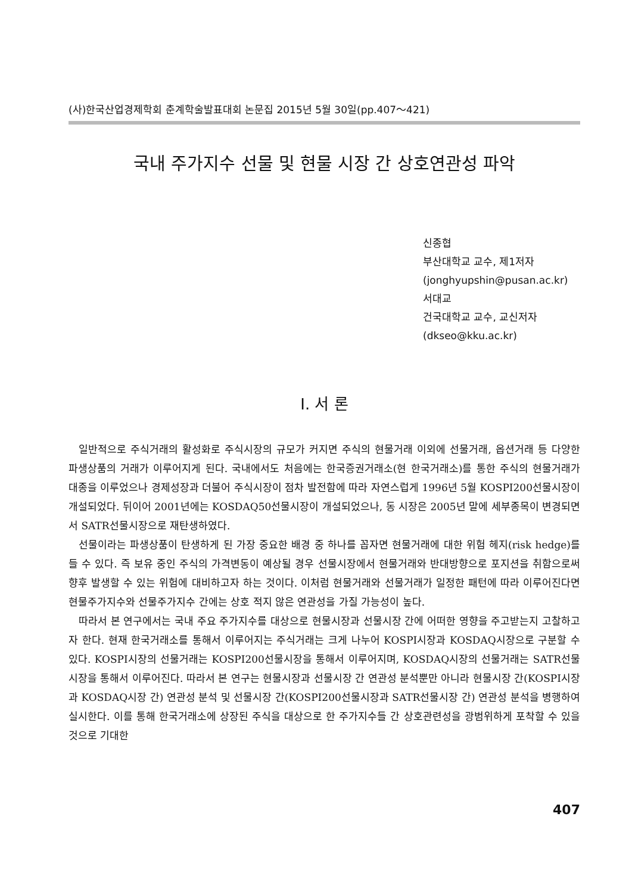(사)한국산업경제학회 춘계학술발표대회 논문집 2015년 5월 30일(pp.407～421)
국내 주가지수 선물 및 현물 시장 간 상호연관성 파악
신종협
부산대학교 교수, 제1저자
(jonghyupshin@pusan.ac.kr)
서대교
건국대학교 교수, 교신저자
(dkseo@kku.ac.kr)
Ⅰ. 서 론
일반적으로 주식거래의 활성화로 주식시장의 규모가 커지면 주식의 현물거래 이외에 선물거래, 옵션거래 등 다양한 파생상품의 거래가 이루어지게 된다. 국내에서도 처음에는 한국증권거래소(현 한국거래소)를 통한 주식의 현물거래가 대종을 이루었으나 경제성장과 더불어 주식시장이 점차 발전함에 따라 자연스럽게 1996년 5월 KOSPI200선물시장이 개설되었다. 뒤이어 2001년에는 KOSDAQ50선물시장이 개설되었으나, 동 시장은 2005년 말에 세부종목이 변경되면서 SATR선물시장으로 재탄생하였다.
선물이라는 파생상품이 탄생하게 된 가장 중요한 배경 중 하나를 꼽자면 현물거래에 대한 위험 헤지(risk hedge)를 들 수 있다. 즉 보유 중인 주식의 가격변동이 예상될 경우 선물시장에서 현물거래와 반대방향으로 포지션을 취함으로써 향후 발생할 수 있는 위험에 대비하고자 하는 것이다. 이처럼 현물거래와 선물거래가 일정한 패턴에 따라 이루어진다면 현물주가지수와 선물주가지수 간에는 상호 적지 않은 연관성을 가질 가능성이 높다.
따라서 본 연구에서는 국내 주요 주가지수를 대상으로 현물시장과 선물시장 간에 어떠한 영향을 주고받는지 고찰하고자 한다. 현재 한국거래소를 통해서 이루어지는 주식거래는 크게 나누어 KOSPI시장과 KOSDAQ시장으로 구분할 수 있다. KOSPI시장의 선물거래는 KOSPI200선물시장을 통해서 이루어지며, KOSDAQ시장의 선물거래는 SATR선물시장을 통해서 이루어진다. 따라서 본 연구는 현물시장과 선물시장 간 연관성 분석뿐만 아니라 현물시장 간(KOSPI시장과 KOSDAQ시장 간) 연관성 분석 및 선물시장 간(KOSPI200선물시장과 SATR선물시장 간) 연관성 분석을 병행하여 실시한다. 이를 통해 한국거래소에 상장된 주식을 대상으로 한 주가지수들 간 상호관련성을 광범위하게 포착할 수 있을 것으로 기대한
407